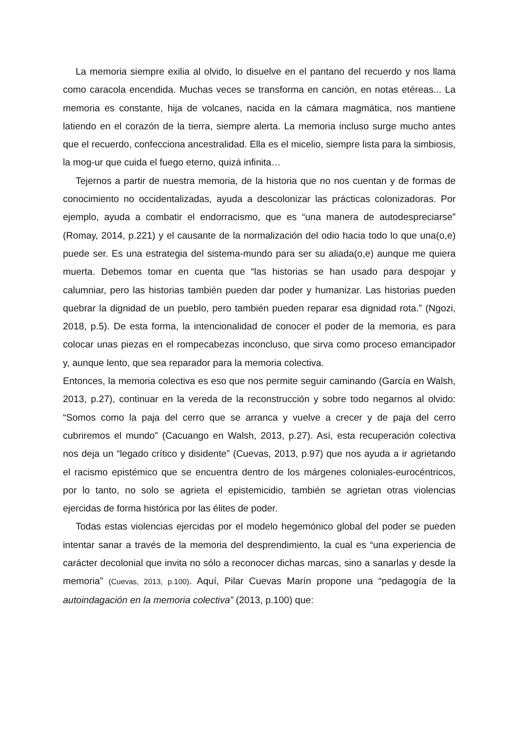La memoria siempre exilia al olvido, lo disuelve en el pantano del recuerdo y nos llama como caracola encendida. Muchas veces se transforma en canción, en notas etéreas... La memoria es constante, hija de volcanes, nacida en la cámara magmática, nos mantiene latiendo en el corazón de la tierra, siempre alerta. La memoria incluso surge mucho antes que el recuerdo, confecciona ancestralidad. Ella es el micelio, siempre lista para la simbiosis, la mog-ur que cuida el fuego eterno, quizá infinita…
Tejernos a partir de nuestra memoria, de la historia que no nos cuentan y de formas de conocimiento no occidentalizadas, ayuda a descolonizar las prácticas colonizadoras. Por ejemplo, ayuda a combatir el endorracismo, que es “una manera de autodespreciarse” (Romay, 2014, p.221) y el causante de la normalización del odio hacia todo lo que una(o,e) puede ser. Es una estrategia del sistema-mundo para ser su aliada(o,e) aunque me quiera muerta. Debemos tomar en cuenta que “las historias se han usado para despojar y calumniar, pero las historias también pueden dar poder y humanizar. Las historias pueden quebrar la dignidad de un pueblo, pero también pueden reparar esa dignidad rota.” (Ngozi, 2018, p.5). De esta forma, la intencionalidad de conocer el poder de la memoria, es para colocar unas piezas en el rompecabezas inconcluso, que sirva como proceso emancipador y, aunque lento, que sea reparador para la memoria colectiva.
Entonces, la memoria colectiva es eso que nos permite seguir caminando (García en Walsh, 2013, p.27), continuar en la vereda de la reconstrucción y sobre todo negarnos al olvido: “Somos como la paja del cerro que se arranca y vuelve a crecer y de paja del cerro cubriremos el mundo” (Cacuango en Walsh, 2013, p.27). Así, esta recuperación colectiva nos deja un “legado crítico y disidente” (Cuevas, 2013, p.97) que nos ayuda a ir agrietando el racismo epistémico que se encuentra dentro de los márgenes coloniales-eurocéntricos, por lo tanto, no solo se agrieta el epistemicidio, también se agrietan otras violencias ejercidas de forma histórica por las élites de poder.
Todas estas violencias ejercidas por el modelo hegemónico global del poder se pueden intentar sanar a través de la memoria del desprendimiento, la cual es “una experiencia de carácter decolonial que invita no sólo a reconocer dichas marcas, sino a sanarlas y desde la memoria” (Cuevas, 2013, p.100). Aquí, Pilar Cuevas Marín propone una “pedagogía de la autoindagación en la memoria colectiva” (2013, p.100) que: